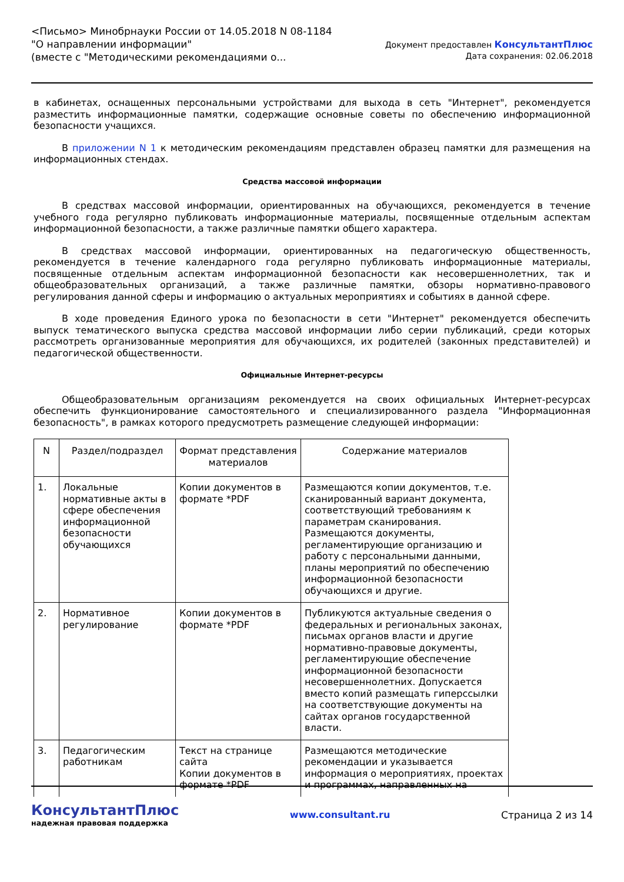<Письмо> Минобрнауки России от 14.05.2018 N 08-1184
"О направлении информации"
(вместе с "Методическими рекомендациями о...
Документ предоставлен КонсультантПлюс
Дата сохранения: 02.06.2018
в кабинетах, оснащенных персональными устройствами для выхода в сеть "Интернет", рекомендуется разместить информационные памятки, содержащие основные советы по обеспечению информационной безопасности учащихся.
В приложении N 1 к методическим рекомендациям представлен образец памятки для размещения на информационных стендах.
Средства массовой информации
В средствах массовой информации, ориентированных на обучающихся, рекомендуется в течение учебного года регулярно публиковать информационные материалы, посвященные отдельным аспектам информационной безопасности, а также различные памятки общего характера.
В средствах массовой информации, ориентированных на педагогическую общественность, рекомендуется в течение календарного года регулярно публиковать информационные материалы, посвященные отдельным аспектам информационной безопасности как несовершеннолетних, так и общеобразовательных организаций, а также различные памятки, обзоры нормативно-правового регулирования данной сферы и информацию о актуальных мероприятиях и событиях в данной сфере.
В ходе проведения Единого урока по безопасности в сети "Интернет" рекомендуется обеспечить выпуск тематического выпуска средства массовой информации либо серии публикаций, среди которых рассмотреть организованные мероприятия для обучающихся, их родителей (законных представителей) и педагогической общественности.
Официальные Интернет-ресурсы
Общеобразовательным организациям рекомендуется на своих официальных Интернет-ресурсах обеспечить функционирование самостоятельного и специализированного раздела "Информационная безопасность", в рамках которого предусмотреть размещение следующей информации:
| N | Раздел/подраздел | Формат представления материалов | Содержание материалов |
| --- | --- | --- | --- |
| 1. | Локальные нормативные акты в сфере обеспечения информационной безопасности обучающихся | Копии документов в формате *PDF | Размещаются копии документов, т.е. сканированный вариант документа, соответствующий требованиям к параметрам сканирования. Размещаются документы, регламентирующие организацию и работу с персональными данными, планы мероприятий по обеспечению информационной безопасности обучающихся и другие. |
| 2. | Нормативное регулирование | Копии документов в формате *PDF | Публикуются актуальные сведения о федеральных и региональных законах, письмах органов власти и другие нормативно-правовые документы, регламентирующие обеспечение информационной безопасности несовершеннолетних. Допускается вместо копий размещать гиперссылки на соответствующие документы на сайтах органов государственной власти. |
| 3. | Педагогическим работникам | Текст на странице сайта Копии документов в формате *PDF | Размещаются методические рекомендации и указывается информация о мероприятиях, проектах и программах, направленных на |
КонсультантПлюс
надежная правовая поддержка
www.consultant.ru Страница 2 из 14